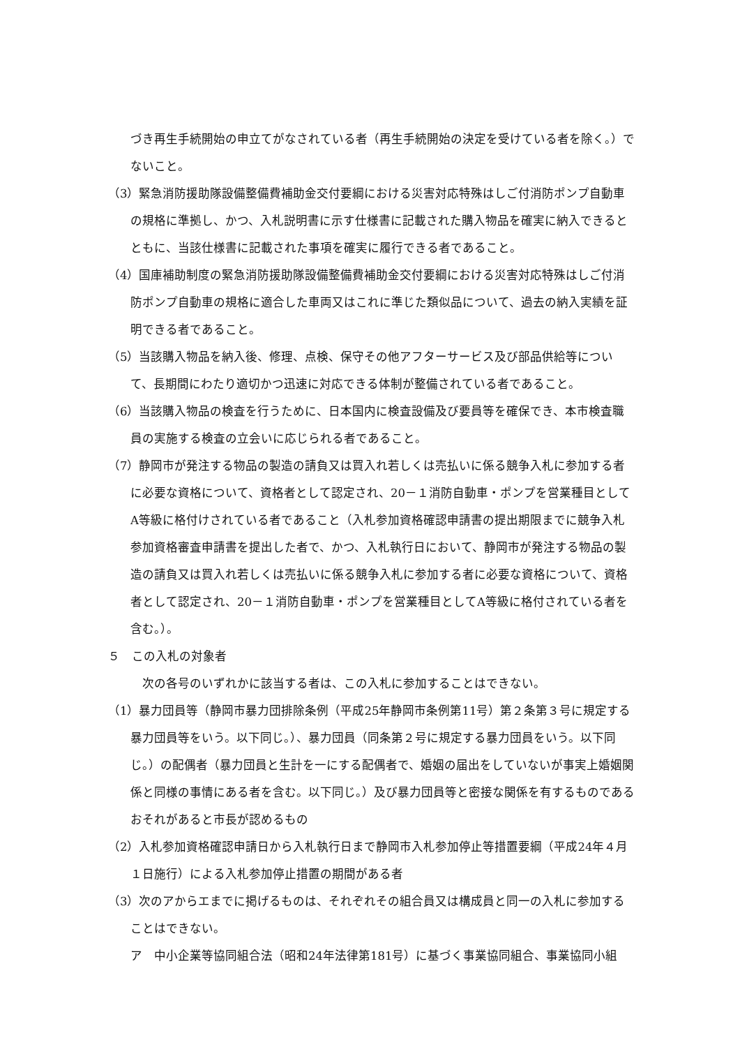づき再生手続開始の申立てがなされている者（再生手続開始の決定を受けている者を除く。）でないこと。
（3）緊急消防援助隊設備整備費補助金交付要綱における災害対応特殊はしご付消防ポンプ自動車の規格に準拠し、かつ、入札説明書に示す仕様書に記載された購入物品を確実に納入できるとともに、当該仕様書に記載された事項を確実に履行できる者であること。
（4）国庫補助制度の緊急消防援助隊設備整備費補助金交付要綱における災害対応特殊はしご付消防ポンプ自動車の規格に適合した車両又はこれに準じた類似品について、過去の納入実績を証明できる者であること。
（5）当該購入物品を納入後、修理、点検、保守その他アフターサービス及び部品供給等について、長期間にわたり適切かつ迅速に対応できる体制が整備されている者であること。
（6）当該購入物品の検査を行うために、日本国内に検査設備及び要員等を確保でき、本市検査職員の実施する検査の立会いに応じられる者であること。
（7）静岡市が発注する物品の製造の請負又は買入れ若しくは売払いに係る競争入札に参加する者に必要な資格について、資格者として認定され、20－１消防自動車・ポンプを営業種目としてA等級に格付けされている者であること（入札参加資格確認申請書の提出期限までに競争入札参加資格審査申請書を提出した者で、かつ、入札執行日において、静岡市が発注する物品の製造の請負又は買入れ若しくは売払いに係る競争入札に参加する者に必要な資格について、資格者として認定され、20－１消防自動車・ポンプを営業種目としてA等級に格付されている者を含む。）。
５　この入札の対象者
　次の各号のいずれかに該当する者は、この入札に参加することはできない。
（1）暴力団員等（静岡市暴力団排除条例（平成25年静岡市条例第11号）第２条第３号に規定する暴力団員等をいう。以下同じ。）、暴力団員（同条第２号に規定する暴力団員をいう。以下同じ。）の配偶者（暴力団員と生計を一にする配偶者で、婚姻の届出をしていないが事実上婚姻関係と同様の事情にある者を含む。以下同じ。）及び暴力団員等と密接な関係を有するものであるおそれがあると市長が認めるもの
（2）入札参加資格確認申請日から入札執行日まで静岡市入札参加停止等措置要綱（平成24年４月１日施行）による入札参加停止措置の期間がある者
（3）次のアからエまでに掲げるものは、それぞれその組合員又は構成員と同一の入札に参加することはできない。
ア　中小企業等協同組合法（昭和24年法律第181号）に基づく事業協同組合、事業協同小組